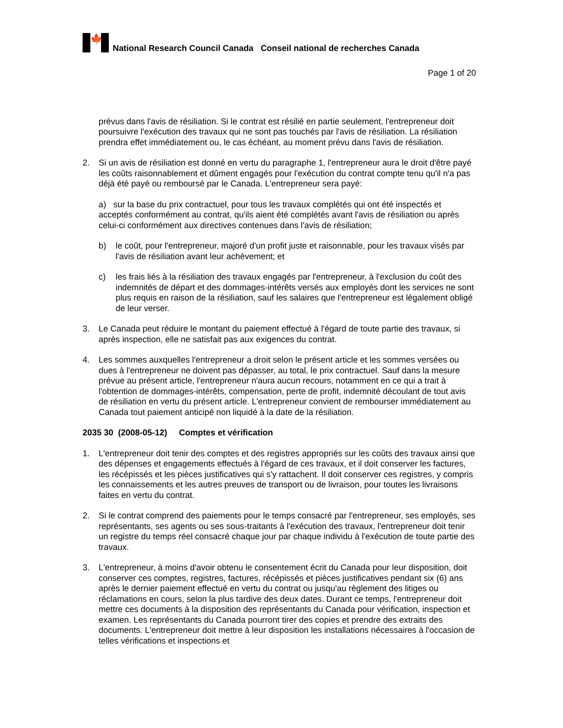🍁
National Research Council Canada Conseil national de recherches Canada
Page 1 of 20
prévus dans l'avis de résiliation. Si le contrat est résilié en partie seulement, l'entrepreneur doit poursuivre l'exécution des travaux qui ne sont pas touchés par l'avis de résiliation. La résiliation prendra effet immédiatement ou, le cas échéant, au moment prévu dans l'avis de résiliation.
2. Si un avis de résiliation est donné en vertu du paragraphe 1, l'entrepreneur aura le droit d'être payé les coûts raisonnablement et dûment engagés pour l'exécution du contrat compte tenu qu'il n'a pas déjà été payé ou remboursé par le Canada. L'entrepreneur sera payé:
a) sur la base du prix contractuel, pour tous les travaux complétés qui ont été inspectés et acceptés conformément au contrat, qu'ils aient été complétés avant l'avis de résiliation ou après celui-ci conformément aux directives contenues dans l'avis de résiliation;
b) le coût, pour l'entrepreneur, majoré d'un profit juste et raisonnable, pour les travaux visés par l'avis de résiliation avant leur achèvement; et
c) les frais liés à la résiliation des travaux engagés par l'entrepreneur, à l'exclusion du coût des indemnités de départ et des dommages-intérêts versés aux employés dont les services ne sont plus requis en raison de la résiliation, sauf les salaires que l'entrepreneur est légalement obligé de leur verser.
3. Le Canada peut réduire le montant du paiement effectué à l'égard de toute partie des travaux, si après inspection, elle ne satisfait pas aux exigences du contrat.
4. Les sommes auxquelles l'entrepreneur a droit selon le présent article et les sommes versées ou dues à l'entrepreneur ne doivent pas dépasser, au total, le prix contractuel. Sauf dans la mesure prévue au présent article, l'entrepreneur n'aura aucun recours, notamment en ce qui a trait à l'obtention de dommages-intérêts, compensation, perte de profit, indemnité découlant de tout avis de résiliation en vertu du présent article. L'entrepreneur convient de rembourser immédiatement au Canada tout paiement anticipé non liquidé à la date de la résiliation.
2035 30 (2008-05-12) Comptes et vérification
1. L'entrepreneur doit tenir des comptes et des registres appropriés sur les coûts des travaux ainsi que des dépenses et engagements effectués à l'égard de ces travaux, et il doit conserver les factures, les récépissés et les pièces justificatives qui s'y rattachent. Il doit conserver ces registres, y compris les connaissements et les autres preuves de transport ou de livraison, pour toutes les livraisons faites en vertu du contrat.
2. Si le contrat comprend des paiements pour le temps consacré par l'entrepreneur, ses employés, ses représentants, ses agents ou ses sous-traitants à l'exécution des travaux, l'entrepreneur doit tenir un registre du temps réel consacré chaque jour par chaque individu à l'exécution de toute partie des travaux.
3. L'entrepreneur, à moins d'avoir obtenu le consentement écrit du Canada pour leur disposition, doit conserver ces comptes, registres, factures, récépissés et pièces justificatives pendant six (6) ans après le dernier paiement effectué en vertu du contrat ou jusqu'au règlement des litiges ou réclamations en cours, selon la plus tardive des deux dates. Durant ce temps, l'entrepreneur doit mettre ces documents à la disposition des représentants du Canada pour vérification, inspection et examen. Les représentants du Canada pourront tirer des copies et prendre des extraits des documents. L'entrepreneur doit mettre à leur disposition les installations nécessaires à l'occasion de telles vérifications et inspections et